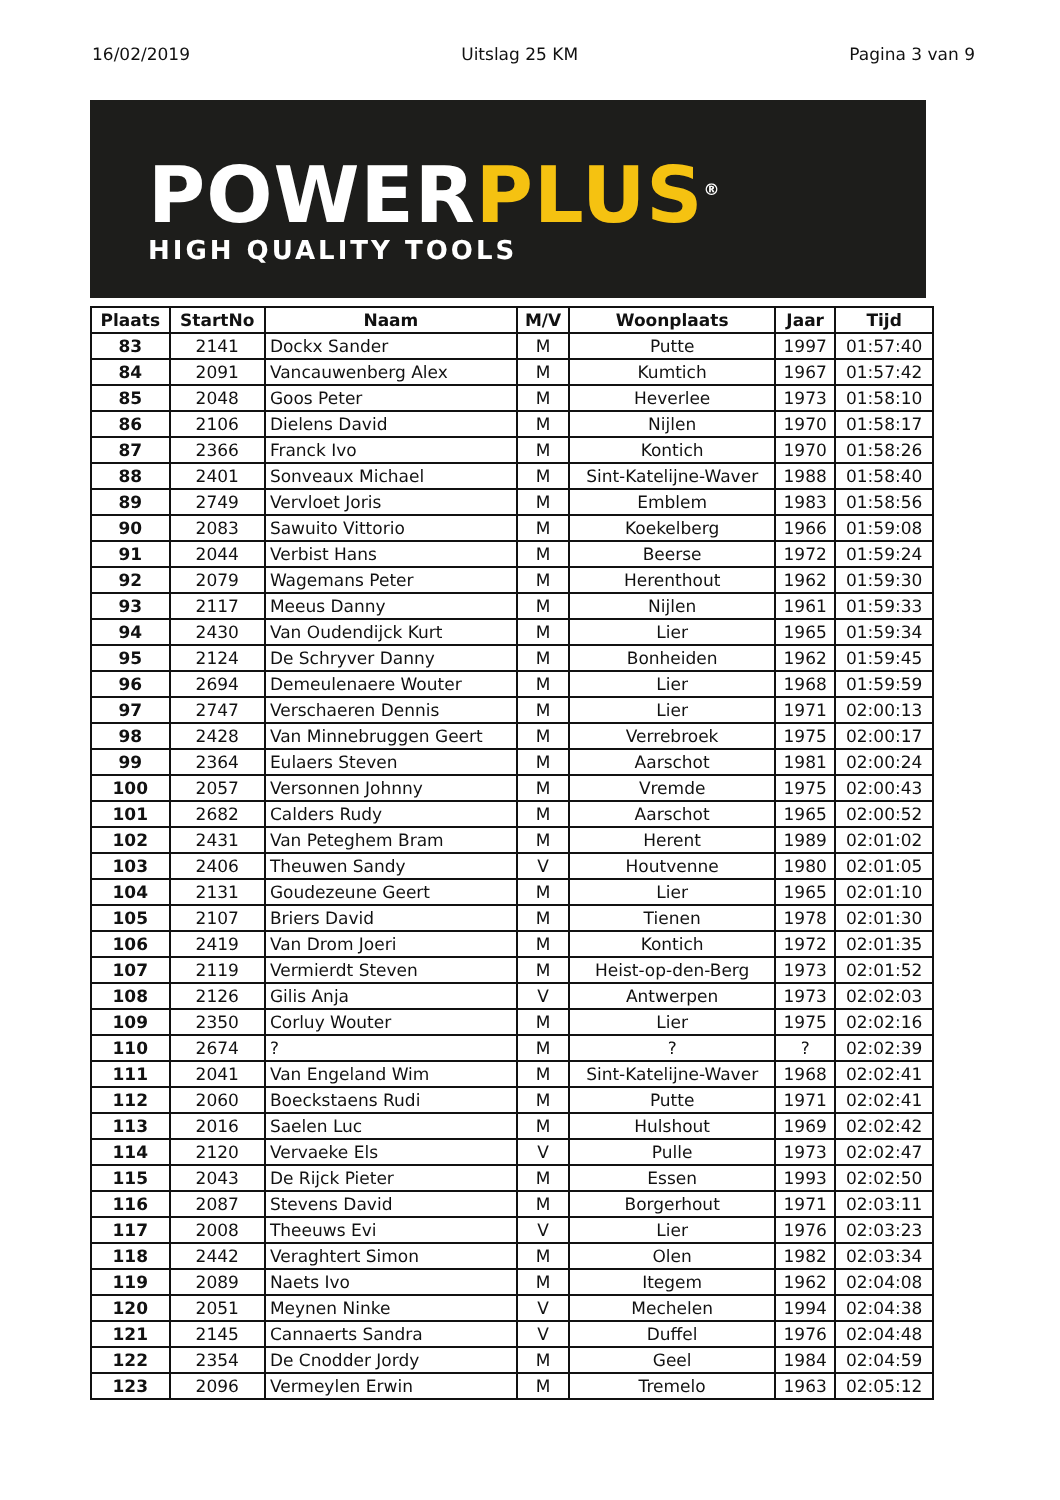16/02/2019 Uitslag 25 KM Pagina 3 van 9
POWERPLUS<sup>®</sup>
HIGH QUALITY TOOLS
| Plaats | StartNo | Naam | M/V | Woonplaats | Jaar | Tijd |
| --- | --- | --- | --- | --- | --- | --- |
| 83 | 2141 | Dockx Sander | M | Putte | 1997 | 01:57:40 |
| 84 | 2091 | Vancauwenberg Alex | M | Kumtich | 1967 | 01:57:42 |
| 85 | 2048 | Goos Peter | M | Heverlee | 1973 | 01:58:10 |
| 86 | 2106 | Dielens David | M | Nijlen | 1970 | 01:58:17 |
| 87 | 2366 | Franck Ivo | M | Kontich | 1970 | 01:58:26 |
| 88 | 2401 | Sonveaux Michael | M | Sint-Katelijne-Waver | 1988 | 01:58:40 |
| 89 | 2749 | Vervloet Joris | M | Emblem | 1983 | 01:58:56 |
| 90 | 2083 | Sawuito Vittorio | M | Koekelberg | 1966 | 01:59:08 |
| 91 | 2044 | Verbist Hans | M | Beerse | 1972 | 01:59:24 |
| 92 | 2079 | Wagemans Peter | M | Herenthout | 1962 | 01:59:30 |
| 93 | 2117 | Meeus Danny | M | Nijlen | 1961 | 01:59:33 |
| 94 | 2430 | Van Oudendijck Kurt | M | Lier | 1965 | 01:59:34 |
| 95 | 2124 | De Schryver Danny | M | Bonheiden | 1962 | 01:59:45 |
| 96 | 2694 | Demeulenaere Wouter | M | Lier | 1968 | 01:59:59 |
| 97 | 2747 | Verschaeren Dennis | M | Lier | 1971 | 02:00:13 |
| 98 | 2428 | Van Minnebruggen Geert | M | Verrebroek | 1975 | 02:00:17 |
| 99 | 2364 | Eulaers Steven | M | Aarschot | 1981 | 02:00:24 |
| 100 | 2057 | Versonnen Johnny | M | Vremde | 1975 | 02:00:43 |
| 101 | 2682 | Calders Rudy | M | Aarschot | 1965 | 02:00:52 |
| 102 | 2431 | Van Peteghem Bram | M | Herent | 1989 | 02:01:02 |
| 103 | 2406 | Theuwen Sandy | V | Houtvenne | 1980 | 02:01:05 |
| 104 | 2131 | Goudezeune Geert | M | Lier | 1965 | 02:01:10 |
| 105 | 2107 | Briers David | M | Tienen | 1978 | 02:01:30 |
| 106 | 2419 | Van Drom Joeri | M | Kontich | 1972 | 02:01:35 |
| 107 | 2119 | Vermierdt Steven | M | Heist-op-den-Berg | 1973 | 02:01:52 |
| 108 | 2126 | Gilis Anja | V | Antwerpen | 1973 | 02:02:03 |
| 109 | 2350 | Corluy Wouter | M | Lier | 1975 | 02:02:16 |
| 110 | 2674 | ? | M | ? | ? | 02:02:39 |
| 111 | 2041 | Van Engeland Wim | M | Sint-Katelijne-Waver | 1968 | 02:02:41 |
| 112 | 2060 | Boeckstaens Rudi | M | Putte | 1971 | 02:02:41 |
| 113 | 2016 | Saelen Luc | M | Hulshout | 1969 | 02:02:42 |
| 114 | 2120 | Vervaeke Els | V | Pulle | 1973 | 02:02:47 |
| 115 | 2043 | De Rijck Pieter | M | Essen | 1993 | 02:02:50 |
| 116 | 2087 | Stevens David | M | Borgerhout | 1971 | 02:03:11 |
| 117 | 2008 | Theeuws Evi | V | Lier | 1976 | 02:03:23 |
| 118 | 2442 | Veraghtert Simon | M | Olen | 1982 | 02:03:34 |
| 119 | 2089 | Naets Ivo | M | Itegem | 1962 | 02:04:08 |
| 120 | 2051 | Meynen Ninke | V | Mechelen | 1994 | 02:04:38 |
| 121 | 2145 | Cannaerts Sandra | V | Duffel | 1976 | 02:04:48 |
| 122 | 2354 | De Cnodder Jordy | M | Geel | 1984 | 02:04:59 |
| 123 | 2096 | Vermeylen Erwin | M | Tremelo | 1963 | 02:05:12 |